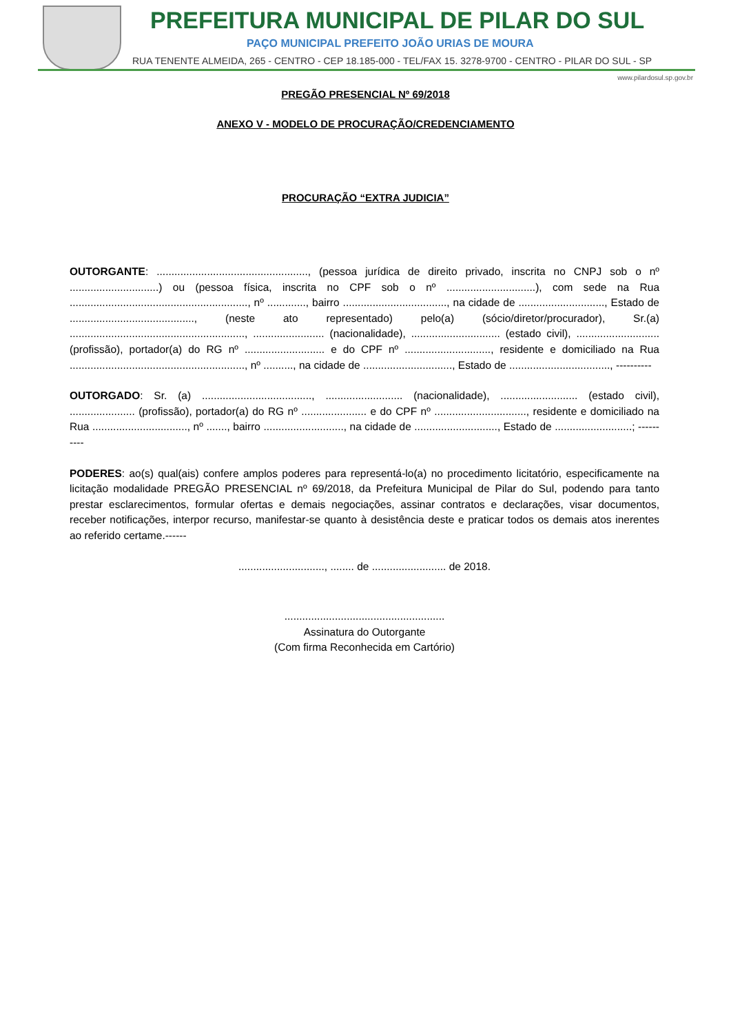PREFEITURA MUNICIPAL DE PILAR DO SUL
PAÇO MUNICIPAL PREFEITO JOÃO URIAS DE MOURA
RUA TENENTE ALMEIDA, 265 - CENTRO - CEP 18.185-000 - TEL/FAX 15. 3278-9700 - CENTRO - PILAR DO SUL - SP
www.pilardosul.sp.gov.br
PREGÃO PRESENCIAL Nº 69/2018
ANEXO V - MODELO DE PROCURAÇÃO/CREDENCIAMENTO
PROCURAÇÃO “EXTRA JUDICIA”
OUTORGANTE: ..................................................., (pessoa jurídica de direito privado, inscrita no CNPJ sob o nº ..............................) ou (pessoa física, inscrita no CPF sob o nº ..............................), com sede na Rua ............................................................, nº ............., bairro ..................................., na cidade de ............................., Estado de .........................................., (neste ato representado) pelo(a) (sócio/diretor/procurador), Sr.(a) ..........................................................., ........................ (nacionalidade), .............................. (estado civil), ............................ (profissão), portador(a) do RG nº ........................... e do CPF nº ............................., residente e domiciliado na Rua ..........................................................., nº .........., na cidade de .............................., Estado de .................................., ----------
OUTORGADO: Sr. (a) ....................................., .......................... (nacionalidade), .......................... (estado civil), ...................... (profissão), portador(a) do RG nº ...................... e do CPF nº ..............................., residente e domiciliado na Rua ................................, nº ......., bairro ..........................., na cidade de ............................, Estado de ..........................; ----------
PODERES: ao(s) qual(ais) confere amplos poderes para representá-lo(a) no procedimento licitatório, especificamente na licitação modalidade PREGÃO PRESENCIAL nº 69/2018, da Prefeitura Municipal de Pilar do Sul, podendo para tanto prestar esclarecimentos, formular ofertas e demais negociações, assinar contratos e declarações, visar documentos, receber notificações, interpor recurso, manifestar-se quanto à desistência deste e praticar todos os demais atos inerentes ao referido certame.------
............................., ........ de ......................... de 2018.
......................................................
Assinatura do Outorgante
(Com firma Reconhecida em Cartório)